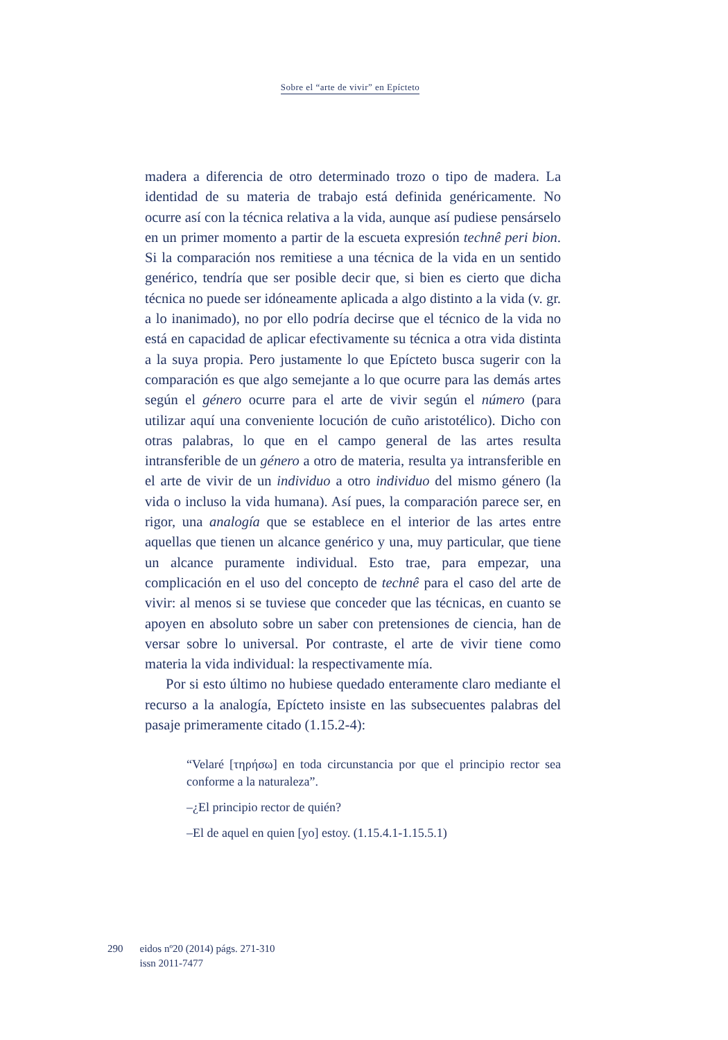Sobre el “arte de vivir” en Epícteto
madera a diferencia de otro determinado trozo o tipo de madera. La identidad de su materia de trabajo está definida genéricamente. No ocurre así con la técnica relativa a la vida, aunque así pudiese pensárselo en un primer momento a partir de la escueta expresión technê peri bion. Si la comparación nos remitiese a una técnica de la vida en un sentido genérico, tendría que ser posible decir que, si bien es cierto que dicha técnica no puede ser idóneamente aplicada a algo distinto a la vida (v. gr. a lo inanimado), no por ello podría decirse que el técnico de la vida no está en capacidad de aplicar efectivamente su técnica a otra vida distinta a la suya propia. Pero justamente lo que Epícteto busca sugerir con la comparación es que algo semejante a lo que ocurre para las demás artes según el género ocurre para el arte de vivir según el número (para utilizar aquí una conveniente locución de cuño aristotélico). Dicho con otras palabras, lo que en el campo general de las artes resulta intransferible de un género a otro de materia, resulta ya intransferible en el arte de vivir de un individuo a otro individuo del mismo género (la vida o incluso la vida humana). Así pues, la comparación parece ser, en rigor, una analogía que se establece en el interior de las artes entre aquellas que tienen un alcance genérico y una, muy particular, que tiene un alcance puramente individual. Esto trae, para empezar, una complicación en el uso del concepto de technê para el caso del arte de vivir: al menos si se tuviese que conceder que las técnicas, en cuanto se apoyen en absoluto sobre un saber con pretensiones de ciencia, han de versar sobre lo universal. Por contraste, el arte de vivir tiene como materia la vida individual: la respectivamente mía.
Por si esto último no hubiese quedado enteramente claro mediante el recurso a la analogía, Epícteto insiste en las subsecuentes palabras del pasaje primeramente citado (1.15.2-4):
“Velaré [τηρήσω] en toda circunstancia por que el principio rector sea conforme a la naturaleza”.
–¿El principio rector de quién?
–El de aquel en quien [yo] estoy. (1.15.4.1-1.15.5.1)
290 eidos nº20 (2014) págs. 271-310
issn 2011-7477